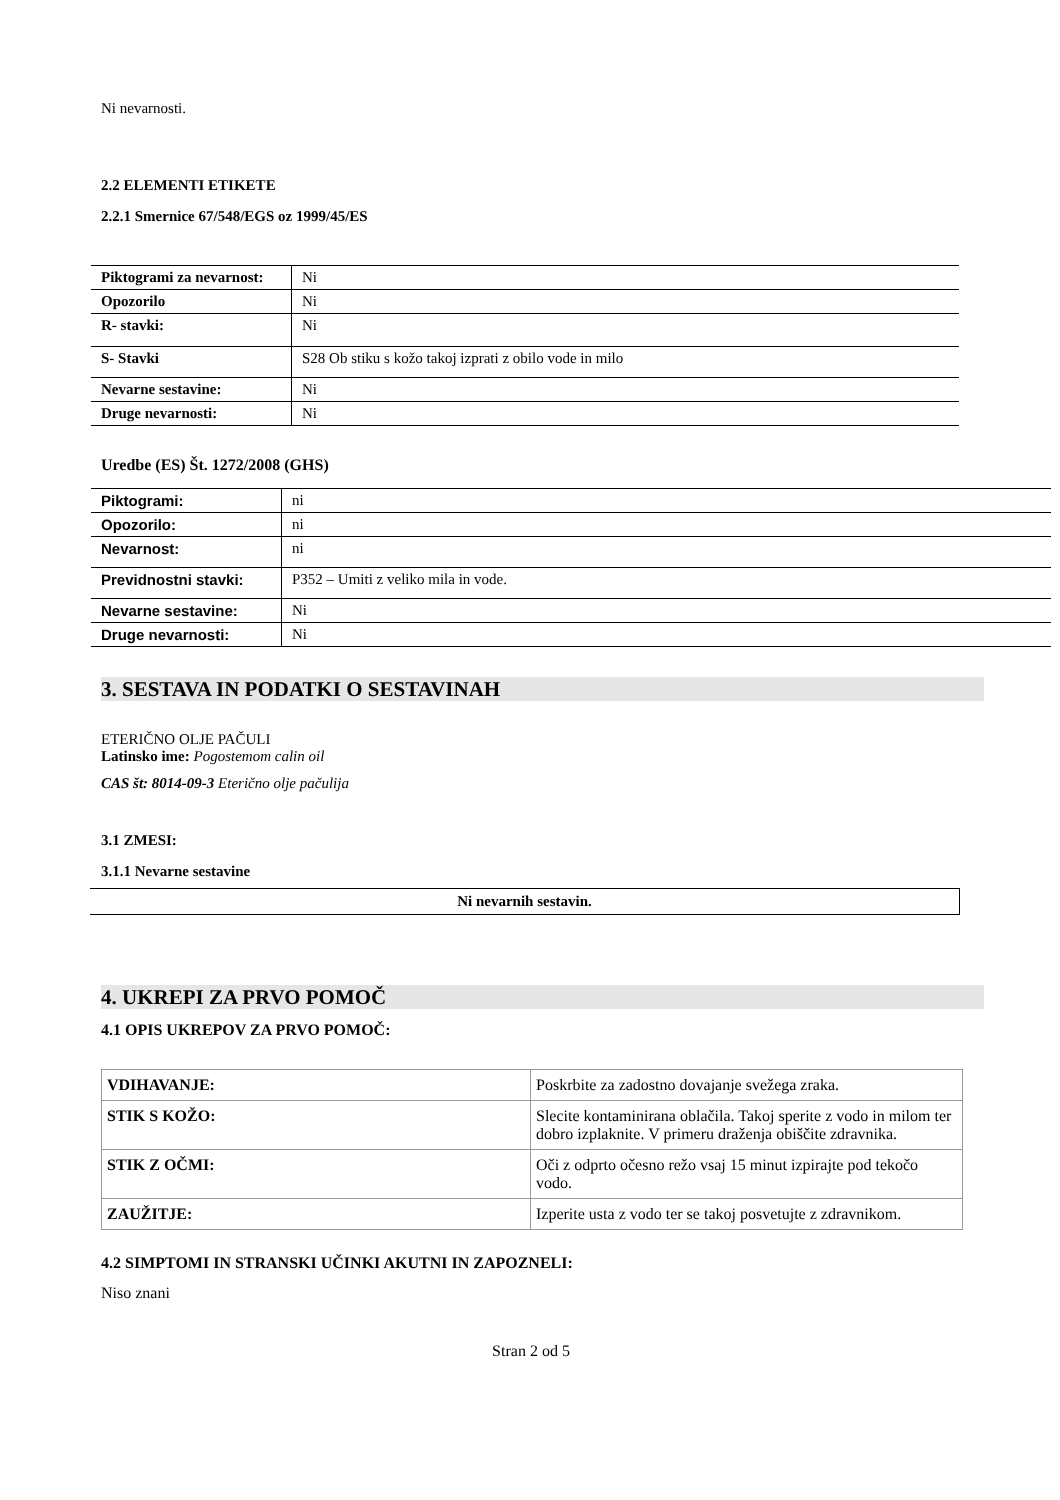Ni nevarnosti.
2.2 ELEMENTI ETIKETE
2.2.1 Smernice 67/548/EGS oz 1999/45/ES
| Piktogrami za nevarnost: | Ni |
| Opozorilo | Ni |
| R- stavki: | Ni |
| S- Stavki | S28 Ob stiku s kožo takoj izprati z obilo vode in milo |
| Nevarne sestavine: | Ni |
| Druge nevarnosti: | Ni |
Uredbe (ES) Št. 1272/2008 (GHS)
| Piktogrami: | ni |
| Opozorilo: | ni |
| Nevarnost: | ni |
| Previdnostni stavki: | P352 – Umiti z veliko mila in vode. |
| Nevarne sestavine: | Ni |
| Druge nevarnosti: | Ni |
3. SESTAVA IN PODATKI O SESTAVINAH
ETERIČNO OLJE PAČULI
Latinsko ime: Pogostemom calin oil
CAS št: 8014-09-3 Eterično olje pačulija
3.1 ZMESI:
3.1.1 Nevarne sestavine
| Ni nevarnih sestavin. |
4. UKREPI ZA PRVO POMOČ
4.1 OPIS UKREPOV ZA PRVO POMOČ:
| VDIHAVANJE: | Poskrbite za zadostno dovajanje svežega zraka. |
| STIK S KOŽO: | Slecite kontaminirana oblačila. Takoj sperite z vodo in milom ter dobro izplaknite. V primeru draženja obiščite zdravnika. |
| STIK Z OČMI: | Oči z odprto očesno režo vsaj 15 minut izpirajte pod tekočo vodo. |
| ZAUŽITJE: | Izperite usta z vodo ter se takoj posvetujte z zdravnikom. |
4.2 SIMPTOMI IN STRANSKI UČINKI AKUTNI IN ZAPOZNELI:
Niso znani
Stran 2 od 5